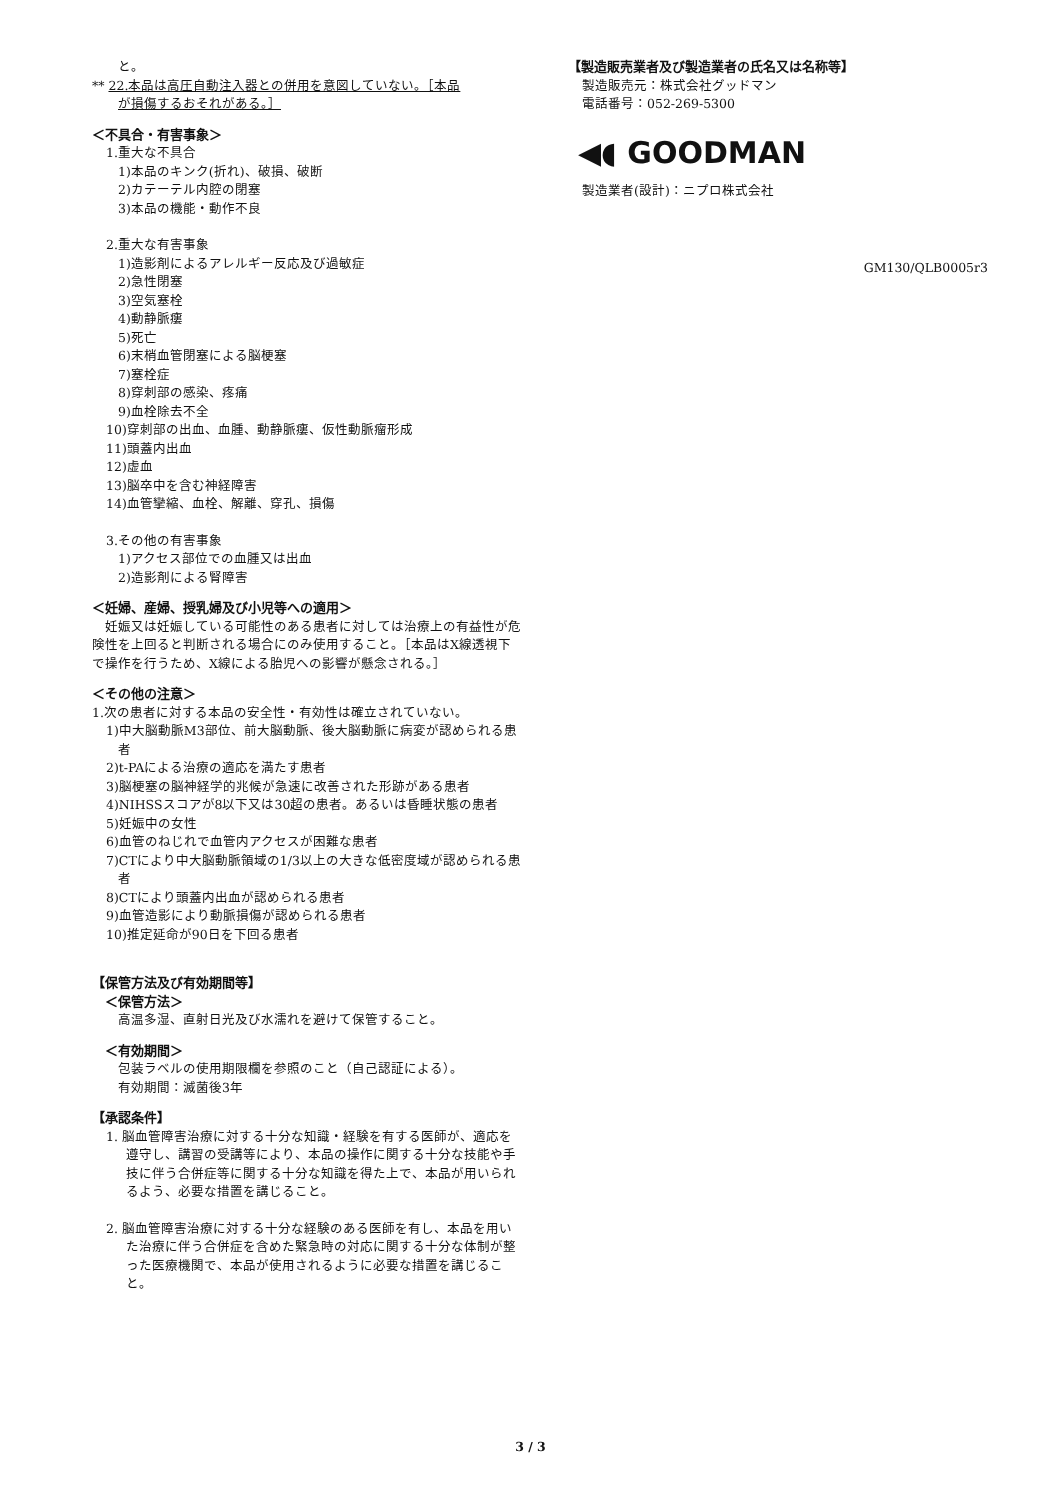と。
** 22.本品は高圧自動注入器との併用を意図していない。［本品
が損傷するおそれがある。］
＜不具合・有害事象＞
1.重大な不具合
1)本品のキンク(折れ)、破損、破断
2)カテーテル内腔の閉塞
3)本品の機能・動作不良
2.重大な有害事象
1)造影剤によるアレルギー反応及び過敏症
2)急性閉塞
3)空気塞栓
4)動静脈瘻
5)死亡
6)末梢血管閉塞による脳梗塞
7)塞栓症
8)穿刺部の感染、疼痛
9)血栓除去不全
10)穿刺部の出血、血腫、動静脈瘻、仮性動脈瘤形成
11)頭蓋内出血
12)虚血
13)脳卒中を含む神経障害
14)血管攣縮、血栓、解離、穿孔、損傷
3.その他の有害事象
1)アクセス部位での血腫又は出血
2)造影剤による腎障害
＜妊婦、産婦、授乳婦及び小児等への適用＞
　妊娠又は妊娠している可能性のある患者に対しては治療上の有益性が危険性を上回ると判断される場合にのみ使用すること。［本品はX線透視下で操作を行うため、X線による胎児への影響が懸念される。］
＜その他の注意＞
1.次の患者に対する本品の安全性・有効性は確立されていない。
1)中大脳動脈M3部位、前大脳動脈、後大脳動脈に病変が認められる患者
2)t-PAによる治療の適応を満たす患者
3)脳梗塞の脳神経学的兆候が急速に改善された形跡がある患者
4)NIHSSスコアが8以下又は30超の患者。あるいは昏睡状態の患者
5)妊娠中の女性
6)血管のねじれで血管内アクセスが困難な患者
7)CTにより中大脳動脈領域の1/3以上の大きな低密度域が認められる患者
8)CTにより頭蓋内出血が認められる患者
9)血管造影により動脈損傷が認められる患者
10)推定延命が90日を下回る患者
【保管方法及び有効期間等】
　＜保管方法＞
高温多湿、直射日光及び水濡れを避けて保管すること。
　＜有効期間＞
包装ラベルの使用期限欄を参照のこと（自己認証による）。
有効期間：滅菌後3年
【承認条件】
1. 脳血管障害治療に対する十分な知識・経験を有する医師が、適応を遵守し、講習の受講等により、本品の操作に関する十分な技能や手技に伴う合併症等に関する十分な知識を得た上で、本品が用いられるよう、必要な措置を講じること。
2. 脳血管障害治療に対する十分な経験のある医師を有し、本品を用いた治療に伴う合併症を含めた緊急時の対応に関する十分な体制が整った医療機関で、本品が使用されるように必要な措置を講じること。
【製造販売業者及び製造業者の氏名又は名称等】
製造販売元：株式会社グッドマン
電話番号：052-269-5300
◀◖ GOODMAN
製造業者(設計)：ニプロ株式会社
GM130/QLB0005r3
3 / 3